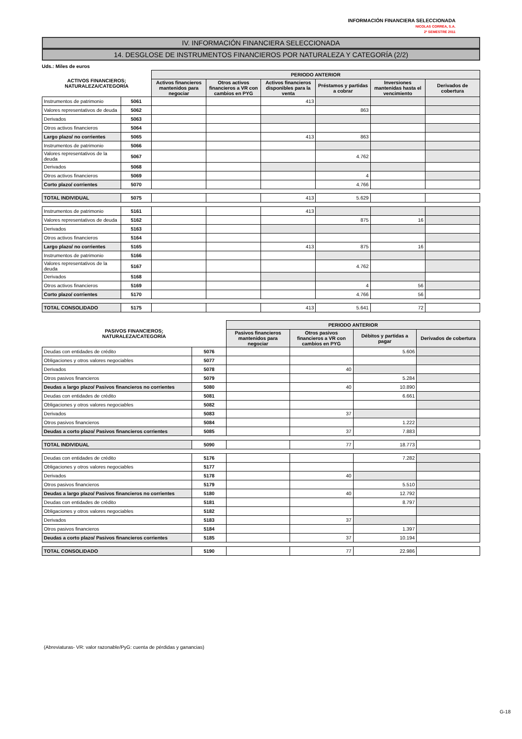INFORMACIÓN FINANCIERA SELECCIONADA
NICOLAS CORREA, S.A.
2º SEMESTRE 2011
IV. INFORMACIÓN FINANCIERA SELECCIONADA
14. DESGLOSE DE INSTRUMENTOS FINANCIEROS POR NATURALEZA Y CATEGORÍA (2/2)
Uds.: Miles de euros
| ACTIVOS FINANCIEROS; NATURALEZA/CATEGORÍA | | PERIODO ANTERIOR | | | | | |
| --- | --- | --- | --- | --- | --- | --- | --- |
| | | Activos financieros mantenidos para negociar | Otros activos financieros a VR con cambios en PYG | Activos financieros disponibles para la venta | Préstamos y partidas a cobrar | Inversiones mantenidas hasta el vencimiento | Derivados de cobertura |
| Instrumentos de patrimonio | 5061 | | | 413 | | | |
| Valores representativos de deuda | 5062 | | | | 863 | | |
| Derivados | 5063 | | | | | | |
| Otros activos financieros | 5064 | | | | | | |
| Largo plazo/ no corrientes | 5065 | | | 413 | 863 | | |
| Instrumentos de patrimonio | 5066 | | | | | | |
| Valores representativos de la deuda | 5067 | | | | 4.762 | | |
| Derivados | 5068 | | | | | | |
| Otros activos financieros | 5069 | | | | 4 | | |
| Corto plazo/ corrientes | 5070 | | | | 4.766 | | |
| TOTAL INDIVIDUAL | 5075 | | | 413 | 5.629 | | |
| Instrumentos de patrimonio | 5161 | | | 413 | | | |
| Valores representativos de deuda | 5162 | | | | 875 | 16 | |
| Derivados | 5163 | | | | | | |
| Otros activos financieros | 5164 | | | | | | |
| Largo plazo/ no corrientes | 5165 | | | 413 | 875 | 16 | |
| Instrumentos de patrimonio | 5166 | | | | | | |
| Valores representativos de la deuda | 5167 | | | | 4.762 | | |
| Derivados | 5168 | | | | | | |
| Otros activos financieros | 5169 | | | | 4 | 56 | |
| Corto plazo/ corrientes | 5170 | | | | 4.766 | 56 | |
| TOTAL CONSOLIDADO | 5175 | | | 413 | 5.641 | 72 | |
| PASIVOS FINANCIEROS; NATURALEZA/CATEGORÍA | | PERIODO ANTERIOR | | | |
| --- | --- | --- | --- | --- | --- |
| | | Pasivos financieros mantenidos para negociar | Otros pasivos financieros a VR con cambios en PYG | Débitos y partidas a pagar | Derivados de cobertura |
| Deudas con entidades de crédito | 5076 | | | 5.606 | |
| Obligaciones y otros valores negociables | 5077 | | | | |
| Derivados | 5078 | | 40 | | |
| Otros pasivos financieros | 5079 | | | 5.284 | |
| Deudas a largo plazo/ Pasivos financieros no corrientes | 5080 | | 40 | 10.890 | |
| Deudas con entidades de crédito | 5081 | | | 6.661 | |
| Obligaciones y otros valores negociables | 5082 | | | | |
| Derivados | 5083 | | 37 | | |
| Otros pasivos financieros | 5084 | | | 1.222 | |
| Deudas a corto plazo/ Pasivos financieros corrientes | 5085 | | 37 | 7.883 | |
| TOTAL INDIVIDUAL | 5090 | | 77 | 18.773 | |
| Deudas con entidades de crédito | 5176 | | | 7.282 | |
| Obligaciones y otros valores negociables | 5177 | | | | |
| Derivados | 5178 | | 40 | | |
| Otros pasivos financieros | 5179 | | | 5.510 | |
| Deudas a largo plazo/ Pasivos financieros no corrientes | 5180 | | 40 | 12.792 | |
| Deudas con entidades de crédito | 5181 | | | 8.797 | |
| Obligaciones y otros valores negociables | 5182 | | | | |
| Derivados | 5183 | | 37 | | |
| Otros pasivos financieros | 5184 | | | 1.397 | |
| Deudas a corto plazo/ Pasivos financieros corrientes | 5185 | | 37 | 10.194 | |
| TOTAL CONSOLIDADO | 5190 | | 77 | 22.986 | |
(Abreviaturas- VR: valor razonable/PyG: cuenta de pérdidas y ganancias)
G-18